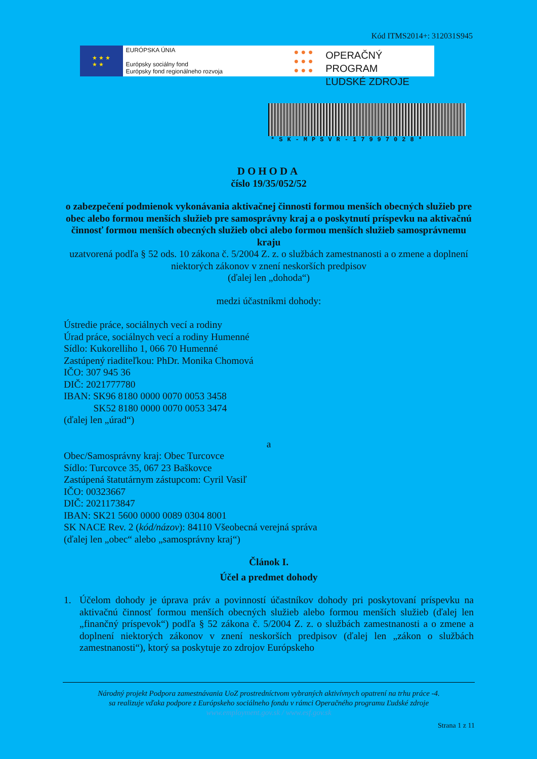Kód ITMS2014+: 312031S945
★ ★ ★
★ ★
EURÓPSKA ÚNIA
Európsky sociálny fond
Európsky fond regionálneho rozvoja
● ● ●
● ● ●
● ● ●
OPERAČNÝ PROGRAM
ĽUDSKÉ ZDROJE
*SK-MPSVR-17997028*
DOHODA
číslo 19/35/052/52
o zabezpečení podmienok vykonávania aktivačnej činnosti formou menších obecných služieb pre obec alebo formou menších služieb pre samosprávny kraj a o poskytnutí príspevku na aktivačnú činnosť formou menších obecných služieb obci alebo formou menších služieb samosprávnemu kraju
uzatvorená podľa § 52 ods. 10 zákona č. 5/2004 Z. z. o službách zamestnanosti a o zmene a doplnení niektorých zákonov v znení neskorších predpisov
(ďalej len „dohoda“)
medzi účastníkmi dohody:
Ústredie práce, sociálnych vecí a rodiny
Úrad práce, sociálnych vecí a rodiny Humenné
Sídlo: Kukorelliho 1, 066 70 Humenné
Zastúpený riaditeľkou: PhDr. Monika Chomová
IČO: 307 945 36
DIČ: 2021777780
IBAN: SK96 8180 0000 0070 0053 3458
SK52 8180 0000 0070 0053 3474
(ďalej len „úrad“)
a
Obec/Samosprávny kraj: Obec Turcovce
Sídlo: Turcovce 35, 067 23 Baškovce
Zastúpená štatutárnym zástupcom: Cyril Vasiľ
IČO: 00323667
DIČ: 2021173847
IBAN: SK21 5600 0000 0089 0304 8001
SK NACE Rev. 2 (kód/názov): 84110 Všeobecná verejná správa
(ďalej len „obec“ alebo „samosprávny kraj“)
Článok I.
Účel a predmet dohody
1. Účelom dohody je úprava práv a povinností účastníkov dohody pri poskytovaní príspevku na aktivačnú činnosť formou menších obecných služieb alebo formou menších služieb (ďalej len „finančný príspevok“) podľa § 52 zákona č. 5/2004 Z. z. o službách zamestnanosti a o zmene a doplnení niektorých zákonov v znení neskorších predpisov (ďalej len „zákon o službách zamestnanosti“), ktorý sa poskytuje zo zdrojov Európskeho
Národný projekt Podpora zamestnávania UoZ prostredníctvom vybraných aktivívnych opatrení na trhu práce -4.
sa realizuje vďaka podpore z Európskeho sociálneho fondu v rámci Operačného programu Ľudské zdroje
www.employment.gov.sk / www.esf.gov.sk
Strana 1 z 11